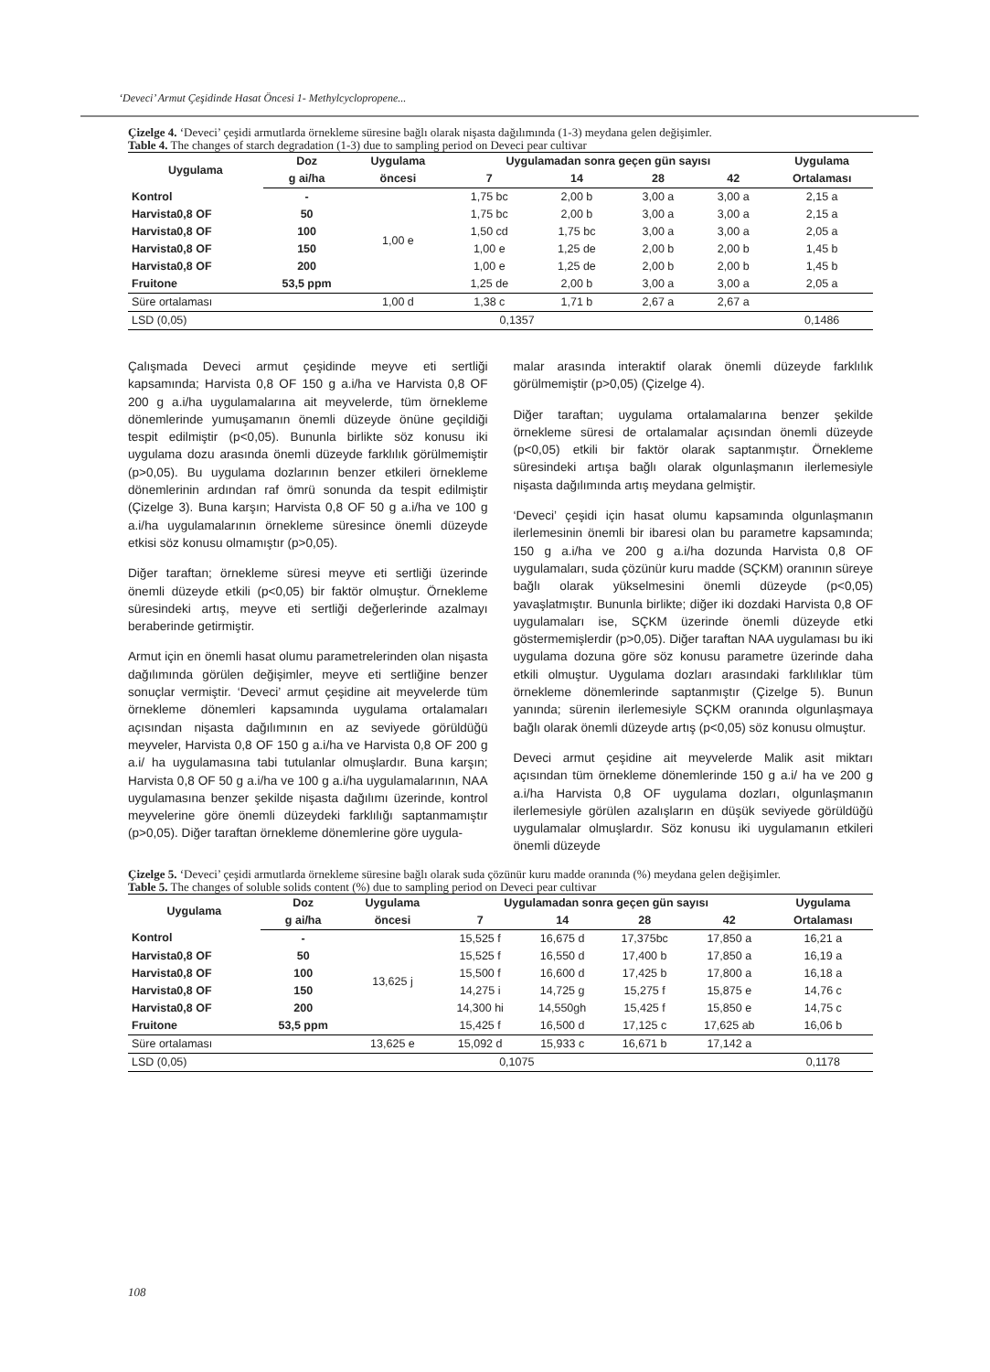‘Deveci’ Armut Çeşidinde Hasat Öncesi 1- Methylcyclopropene...
Çizelge 4. ‘Deveci’ çeşidi armutlarda örnekleme süresine bağlı olarak nişasta dağılımında (1-3) meydana gelen değişimler.
Table 4. The changes of starch degradation (1-3) due to sampling period on Deveci pear cultivar
| Uygulama | Doz | Uygulama | Uygulamadan sonra geçen gün sayısı | | | | Uygulama |
| --- | --- | --- | --- | --- | --- | --- | --- |
| | g ai/ha | öncesi | 7 | 14 | 28 | 42 | Ortalaması |
| Kontrol | - | 1,00 e | 1,75 bc | 2,00 b | 3,00 a | 3,00 a | 2,15 a |
| Harvista0,8 OF | 50 | | 1,75 bc | 2,00 b | 3,00 a | 3,00 a | 2,15 a |
| Harvista0,8 OF | 100 | | 1,50 cd | 1,75 bc | 3,00 a | 3,00 a | 2,05 a |
| Harvista0,8 OF | 150 | | 1,00 e | 1,25 de | 2,00 b | 2,00 b | 1,45 b |
| Harvista0,8 OF | 200 | | 1,00 e | 1,25 de | 2,00 b | 2,00 b | 1,45 b |
| Fruitone | 53,5 ppm | | 1,25 de | 2,00 b | 3,00 a | 3,00 a | 2,05 a |
| Süre ortalaması | | 1,00 d | 1,38 c | 1,71 b | 2,67 a | 2,67 a | |
| LSD (0,05) | 0,1357 | | | | | | 0,1486 |
Çalışmada Deveci armut çeşidinde meyve eti sertliği kapsamında; Harvista 0,8 OF 150 g a.i/ha ve Harvista 0,8 OF 200 g a.i/ha uygulamalarına ait meyvelerde, tüm örnekleme dönemlerinde yumuşamanın önemli düzeyde önüne geçildiği tespit edilmiştir (p<0,05). Bununla birlikte söz konusu iki uygulama dozu arasında önemli düzeyde farklılık görülmemiştir (p>0,05). Bu uygulama dozlarının benzer etkileri örnekleme dönemlerinin ardından raf ömrü sonunda da tespit edilmiştir (Çizelge 3). Buna karşın; Harvista 0,8 OF 50 g a.i/ha ve 100 g a.i/ha uygulamalarının örnekleme süresince önemli düzeyde etkisi söz konusu olmamıştır (p>0,05).
Diğer taraftan; örnekleme süresi meyve eti sertliği üzerinde önemli düzeyde etkili (p<0,05) bir faktör olmuştur. Örnekleme süresindeki artış, meyve eti sertliği değerlerinde azalmayı beraberinde getirmiştir.
Armut için en önemli hasat olumu parametrelerinden olan nişasta dağılımında görülen değişimler, meyve eti sertliğine benzer sonuçlar vermiştir. ‘Deveci’ armut çeşidine ait meyvelerde tüm örnekleme dönemleri kapsamında uygulama ortalamaları açısından nişasta dağılımının en az seviyede görüldüğü meyveler, Harvista 0,8 OF 150 g a.i/ha ve Harvista 0,8 OF 200 g a.i/ ha uygulamasına tabi tutulanlar olmuşlardır. Buna karşın; Harvista 0,8 OF 50 g a.i/ha ve 100 g a.i/ha uygulamalarının, NAA uygulamasına benzer şekilde nişasta dağılımı üzerinde, kontrol meyvelerine göre önemli düzeydeki farklılığı saptanmamıştır (p>0,05). Diğer taraftan örnekleme dönemlerine göre uygula-
malar arasında interaktif olarak önemli düzeyde farklılık görülmemiştir (p>0,05) (Çizelge 4).
Diğer taraftan; uygulama ortalamalarına benzer şekilde örnekleme süresi de ortalamalar açısından önemli düzeyde (p<0,05) etkili bir faktör olarak saptanmıştır. Örnekleme süresindeki artışa bağlı olarak olgunlaşmanın ilerlemesiyle nişasta dağılımında artış meydana gelmiştir.
‘Deveci’ çeşidi için hasat olumu kapsamında olgunlaşmanın ilerlemesinin önemli bir ibaresi olan bu parametre kapsamında; 150 g a.i/ha ve 200 g a.i/ha dozunda Harvista 0,8 OF uygulamaları, suda çözünür kuru madde (SÇKM) oranının süreye bağlı olarak yükselmesini önemli düzeyde (p<0,05) yavaşlatmıştır. Bununla birlikte; diğer iki dozdaki Harvista 0,8 OF uygulamaları ise, SÇKM üzerinde önemli düzeyde etki göstermemişlerdir (p>0,05). Diğer taraftan NAA uygulaması bu iki uygulama dozuna göre söz konusu parametre üzerinde daha etkili olmuştur. Uygulama dozları arasındaki farklılıklar tüm örnekleme dönemlerinde saptanmıştır (Çizelge 5). Bunun yanında; sürenin ilerlemesiyle SÇKM oranında olgunlaşmaya bağlı olarak önemli düzeyde artış (p<0,05) söz konusu olmuştur.
Deveci armut çeşidine ait meyvelerde Malik asit miktarı açısından tüm örnekleme dönemlerinde 150 g a.i/ ha ve 200 g a.i/ha Harvista 0,8 OF uygulama dozları, olgunlaşmanın ilerlemesiyle görülen azalışların en düşük seviyede görüldüğü uygulamalar olmuşlardır. Söz konusu iki uygulamanın etkileri önemli düzeyde
Çizelge 5. ‘Deveci’ çeşidi armutlarda örnekleme süresine bağlı olarak suda çözünür kuru madde oranında (%) meydana gelen değişimler.
Table 5. The changes of soluble solids content (%) due to sampling period on Deveci pear cultivar
| Uygulama | Doz | Uygulama | Uygulamadan sonra geçen gün sayısı | | | | Uygulama |
| --- | --- | --- | --- | --- | --- | --- | --- |
| | g ai/ha | öncesi | 7 | 14 | 28 | 42 | Ortalaması |
| Kontrol | - | 13,625 j | 15,525 f | 16,675 d | 17,375bc | 17,850 a | 16,21 a |
| Harvista0,8 OF | 50 | | 15,525 f | 16,550 d | 17,400 b | 17,850 a | 16,19 a |
| Harvista0,8 OF | 100 | | 15,500 f | 16,600 d | 17,425 b | 17,800 a | 16,18 a |
| Harvista0,8 OF | 150 | | 14,275 i | 14,725 g | 15,275 f | 15,875 e | 14,76 c |
| Harvista0,8 OF | 200 | | 14,300 hi | 14,550gh | 15,425 f | 15,850 e | 14,75 c |
| Fruitone | 53,5 ppm | | 15,425 f | 16,500 d | 17,125 c | 17,625 ab | 16,06 b |
| Süre ortalaması | | 13,625 e | 15,092 d | 15,933 c | 16,671 b | 17,142 a | |
| LSD (0,05) | 0,1075 | | | | | | 0,1178 |
108